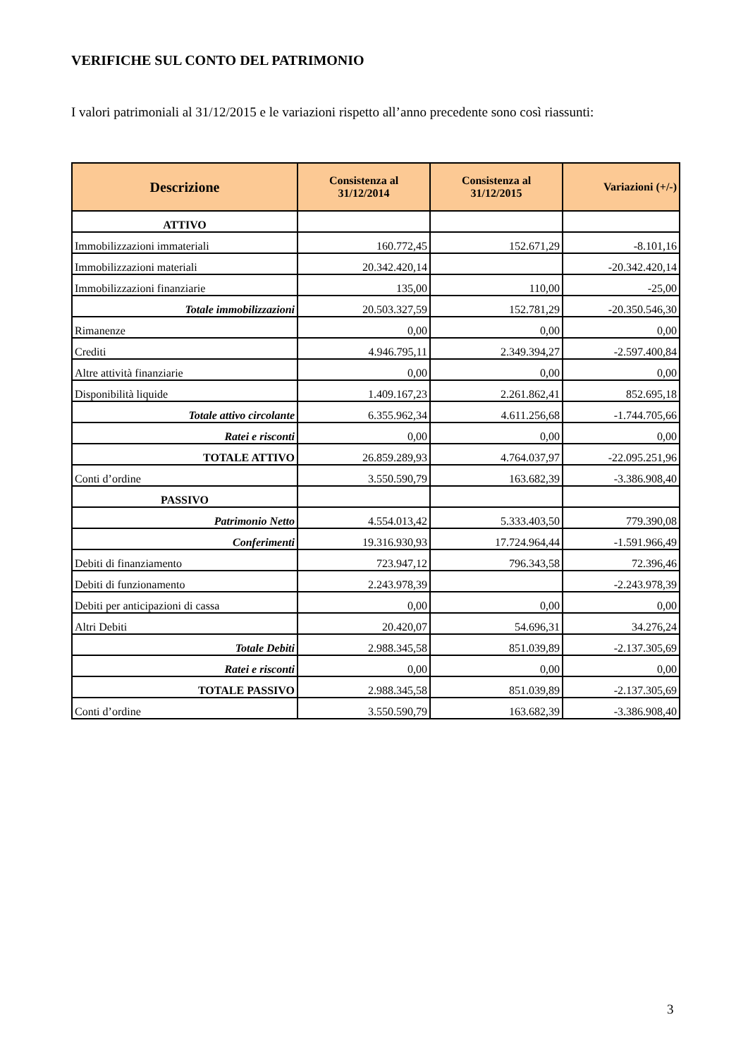VERIFICHE SUL CONTO DEL PATRIMONIO
I valori patrimoniali al 31/12/2015 e le variazioni rispetto all’anno precedente sono così riassunti:
| Descrizione | Consistenza al 31/12/2014 | Consistenza al 31/12/2015 | Variazioni (+/-) |
| --- | --- | --- | --- |
| ATTIVO | | | |
| Immobilizzazioni immateriali | 160.772,45 | 152.671,29 | -8.101,16 |
| Immobilizzazioni materiali | 20.342.420,14 | | -20.342.420,14 |
| Immobilizzazioni finanziarie | 135,00 | 110,00 | -25,00 |
| Totale immobilizzazioni | 20.503.327,59 | 152.781,29 | -20.350.546,30 |
| Rimanenze | 0,00 | 0,00 | 0,00 |
| Crediti | 4.946.795,11 | 2.349.394,27 | -2.597.400,84 |
| Altre attività finanziarie | 0,00 | 0,00 | 0,00 |
| Disponibilità liquide | 1.409.167,23 | 2.261.862,41 | 852.695,18 |
| Totale attivo circolante | 6.355.962,34 | 4.611.256,68 | -1.744.705,66 |
| Ratei e risconti | 0,00 | 0,00 | 0,00 |
| TOTALE ATTIVO | 26.859.289,93 | 4.764.037,97 | -22.095.251,96 |
| Conti d’ordine | 3.550.590,79 | 163.682,39 | -3.386.908,40 |
| PASSIVO | | | |
| Patrimonio Netto | 4.554.013,42 | 5.333.403,50 | 779.390,08 |
| Conferimenti | 19.316.930,93 | 17.724.964,44 | -1.591.966,49 |
| Debiti di finanziamento | 723.947,12 | 796.343,58 | 72.396,46 |
| Debiti di funzionamento | 2.243.978,39 | | -2.243.978,39 |
| Debiti per anticipazioni di cassa | 0,00 | 0,00 | 0,00 |
| Altri Debiti | 20.420,07 | 54.696,31 | 34.276,24 |
| Totale Debiti | 2.988.345,58 | 851.039,89 | -2.137.305,69 |
| Ratei e risconti | 0,00 | 0,00 | 0,00 |
| TOTALE PASSIVO | 2.988.345,58 | 851.039,89 | -2.137.305,69 |
| Conti d’ordine | 3.550.590,79 | 163.682,39 | -3.386.908,40 |
3